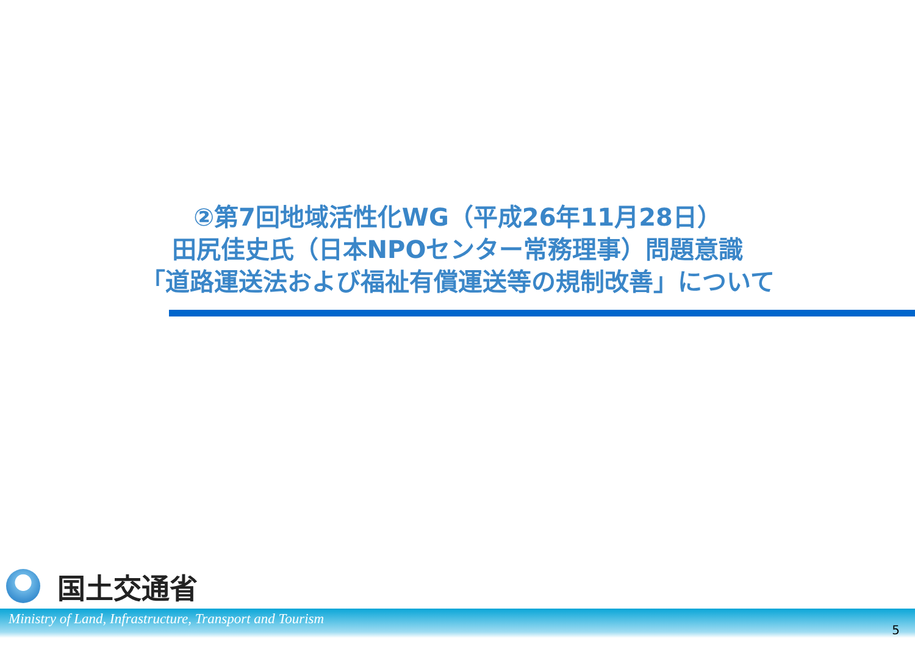②第7回地域活性化WG（平成26年11月28日）
田尻佳史氏（日本NPOセンター常務理事）問題意識
「道路運送法および福祉有償運送等の規制改善」について
国土交通省
Ministry of Land, Infrastructure, Transport and Tourism 5